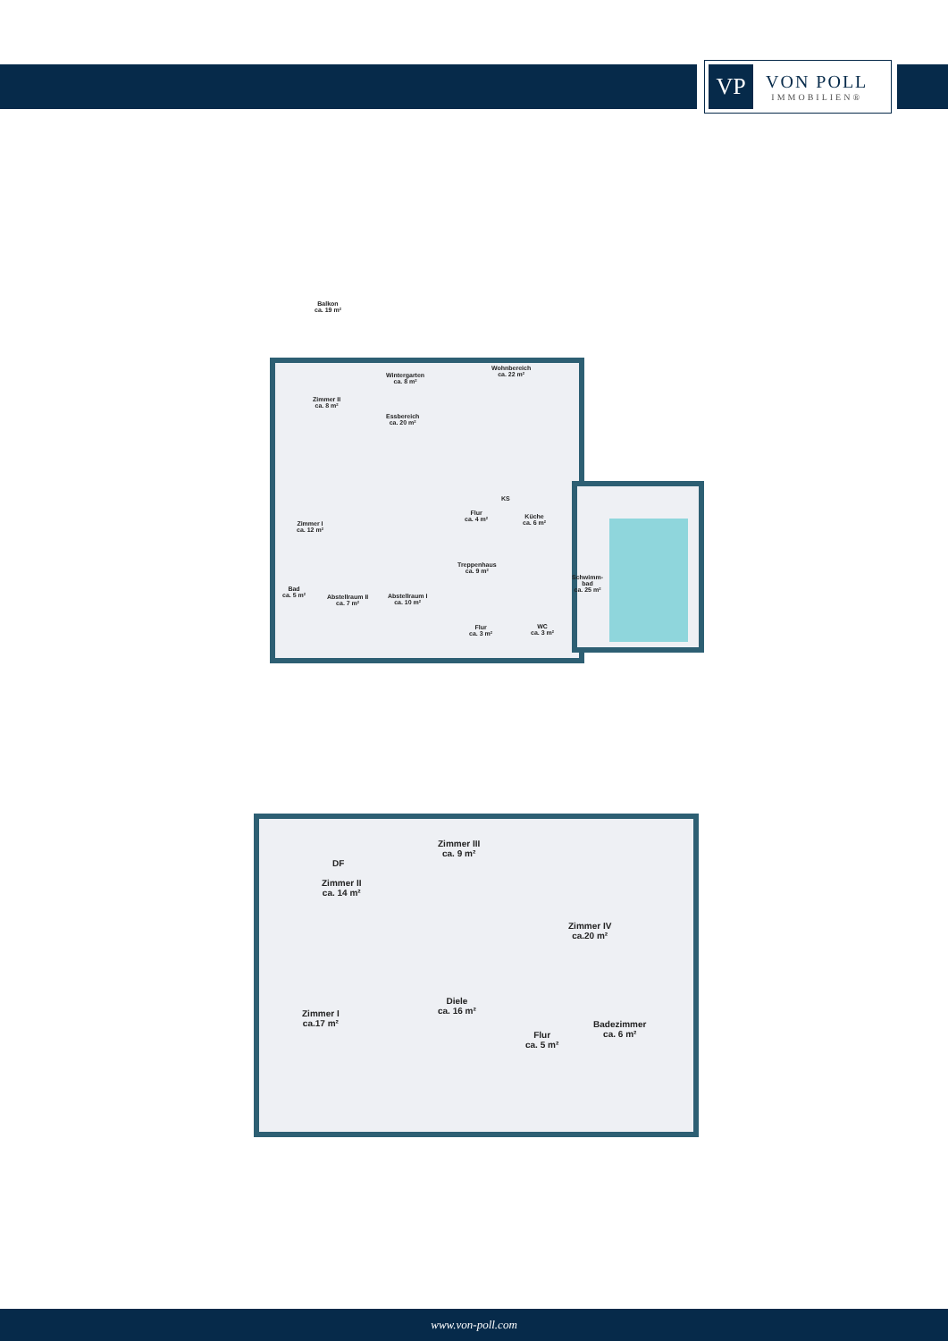VP
VON POLL
IMMOBILIEN®
Balkon
ca. 19 m²
Wintergarten
ca. 8 m²
Wohnbereich
ca. 22 m²
Zimmer II
ca. 8 m²
Essbereich
ca. 20 m²
Zimmer I
ca. 12 m²
Flur
ca. 4 m²
KS
Küche
ca. 6 m²
Treppenhaus
ca. 9 m²
Schwimm-
bad
ca. 25 m²
Bad
ca. 5 m²
Abstellraum II
ca. 7 m²
Abstellraum I
ca. 10 m²
Flur
ca. 3 m²
WC
ca. 3 m²
Zimmer III
ca. 9 m²
DF
Zimmer II
ca. 14 m²
Zimmer IV
ca.20 m²
Diele
ca. 16 m²
Zimmer I
ca.17 m²
Badezimmer
ca. 6 m²
Flur
ca. 5 m²
www.von-poll.com